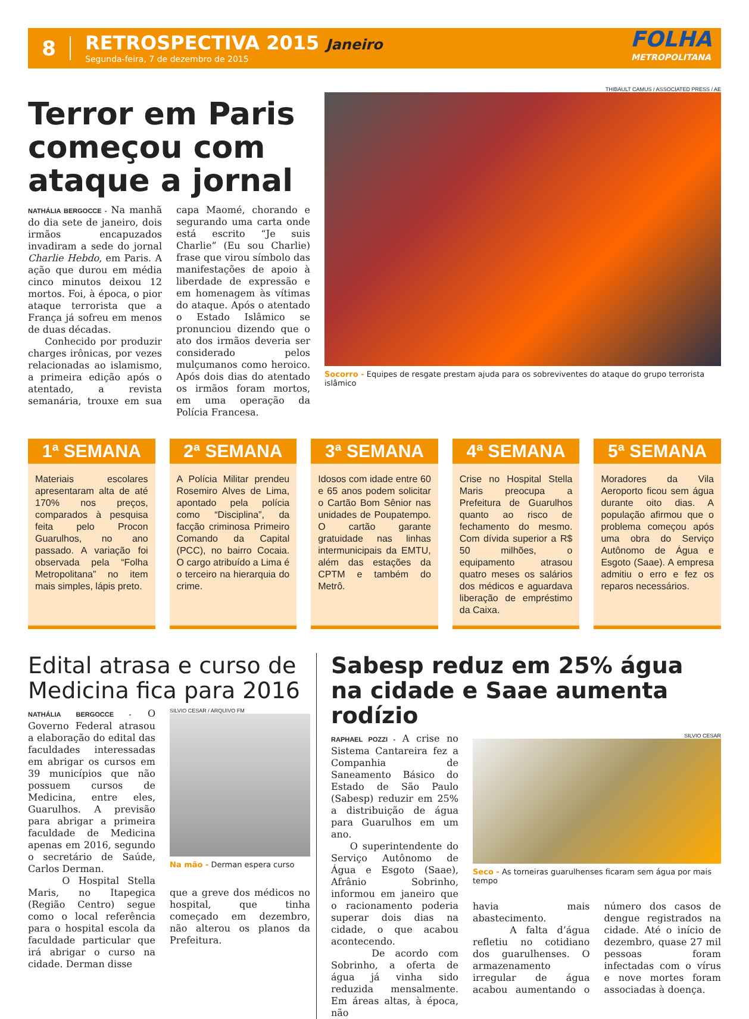8
RETROSPECTIVA 2015 Janeiro
Segunda-feira, 7 de dezembro de 2015
FOLHA
METROPOLITANA
Terror em Paris começou com ataque a jornal
NATHÁLIA BERGOCCE - Na manhã do dia sete de janeiro, dois irmãos encapuzados invadiram a sede do jornal Charlie Hebdo, em Paris. A ação que durou em média cinco minutos deixou 12 mortos. Foi, à época, o pior ataque terrorista que a França já sofreu em menos de duas décadas.
Conhecido por produzir charges irônicas, por vezes relacionadas ao islamismo, a primeira edição após o atentado, a revista semanária, trouxe em sua capa Maomé, chorando e segurando uma carta onde está escrito “Je suis Charlie” (Eu sou Charlie) frase que virou símbolo das manifestações de apoio à liberdade de expressão e em homenagem às vítimas do ataque. Após o atentado o Estado Islâmico se pronunciou dizendo que o ato dos irmãos deveria ser considerado pelos mulçumanos como heroico. Após dois dias do atentado os irmãos foram mortos, em uma operação da Polícia Francesa.
THIBAULT CAMUS / ASSOCIATED PRESS / AE
Socorro - Equipes de resgate prestam ajuda para os sobreviventes do ataque do grupo terrorista islâmico
1ª SEMANA
Materiais escolares apresentaram alta de até 170% nos preços, comparados à pesquisa feita pelo Procon Guarulhos, no ano passado. A variação foi observada pela “Folha Metropolitana” no item mais simples, lápis preto.
2ª SEMANA
A Polícia Militar prendeu Rosemiro Alves de Lima, apontado pela polícia como “Disciplina”, da facção criminosa Primeiro Comando da Capital (PCC), no bairro Cocaia. O cargo atribuído a Lima é o terceiro na hierarquia do crime.
3ª SEMANA
Idosos com idade entre 60 e 65 anos podem solicitar o Cartão Bom Sênior nas unidades de Poupatempo. O cartão garante gratuidade nas linhas intermunicipais da EMTU, além das estações da CPTM e também do Metrô.
4ª SEMANA
Crise no Hospital Stella Maris preocupa a Prefeitura de Guarulhos quanto ao risco de fechamento do mesmo. Com dívida superior a R$ 50 milhões, o equipamento atrasou quatro meses os salários dos médicos e aguardava liberação de empréstimo da Caixa.
5ª SEMANA
Moradores da Vila Aeroporto ficou sem água durante oito dias. A população afirmou que o problema começou após uma obra do Serviço Autônomo de Água e Esgoto (Saae). A empresa admitiu o erro e fez os reparos necessários.
Edital atrasa e curso de Medicina fica para 2016
NATHÁLIA BERGOCCE - O Governo Federal atrasou a elaboração do edital das faculdades interessadas em abrigar os cursos em 39 municípios que não possuem cursos de Medicina, entre eles, Guarulhos. A previsão para abrigar a primeira faculdade de Medicina apenas em 2016, segundo o secretário de Saúde, Carlos Derman.
O Hospital Stella Maris, no Itapegica (Região Centro) segue como o local referência para o hospital escola da faculdade particular que irá abrigar o curso na cidade. Derman disse
SILVIO CESAR / ARQUIVO FM
Na mão - Derman espera curso
que a greve dos médicos no hospital, que tinha começado em dezembro, não alterou os planos da Prefeitura.
Sabesp reduz em 25% água na cidade e Saae aumenta rodízio
RAPHAEL POZZI - A crise no Sistema Cantareira fez a Companhia de Saneamento Básico do Estado de São Paulo (Sabesp) reduzir em 25% a distribuição de água para Guarulhos em um ano.
O superintendente do Serviço Autônomo de Água e Esgoto (Saae), Afrânio Sobrinho, informou em janeiro que o racionamento poderia superar dois dias na cidade, o que acabou acontecendo.
De acordo com Sobrinho, a oferta de água já vinha sido reduzida mensalmente. Em áreas altas, à época, não
SILVIO CESAR
Seco - As torneiras guarulhenses ficaram sem água por mais tempo
havia mais abastecimento.
A falta d’água refletiu no cotidiano dos guarulhenses. O armazenamento irregular de água acabou aumentando o número dos casos de dengue registrados na cidade. Até o início de dezembro, quase 27 mil pessoas foram infectadas com o vírus e nove mortes foram associadas à doença.